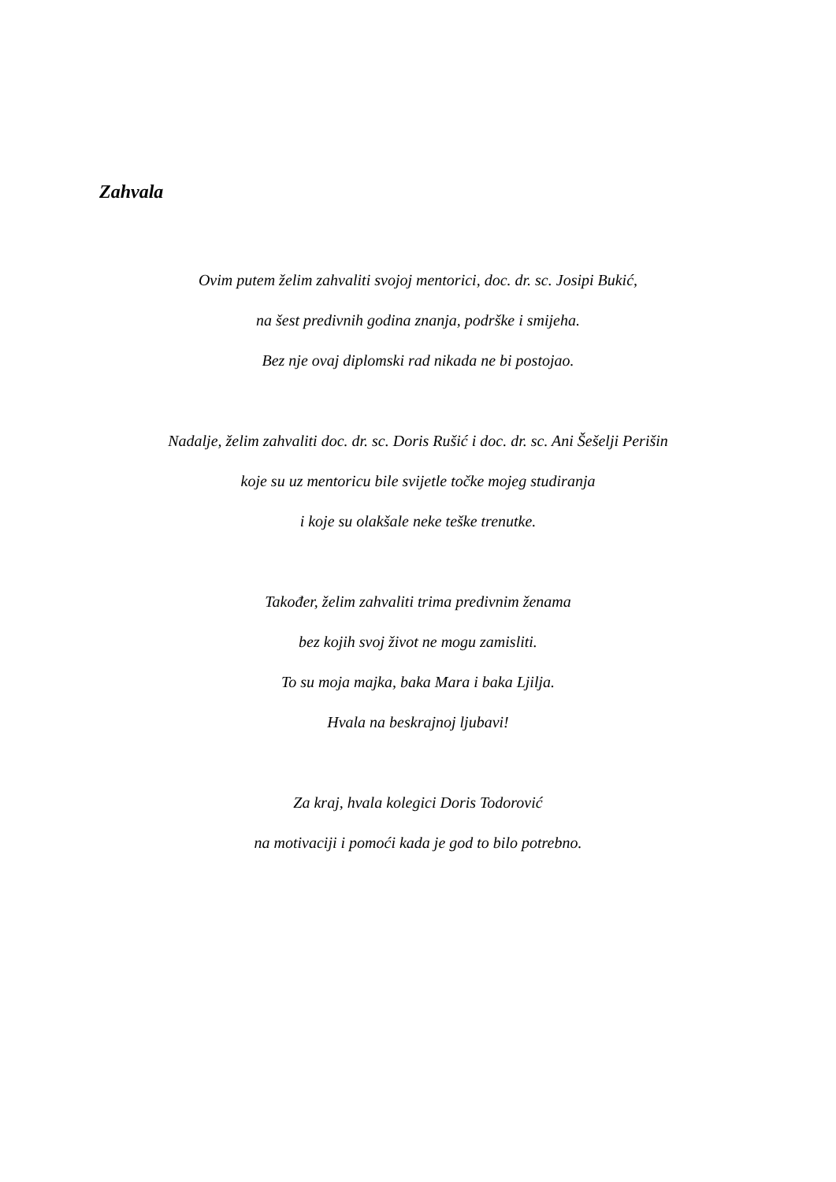Zahvala
Ovim putem želim zahvaliti svojoj mentorici, doc. dr. sc. Josipi Bukić,
na šest predivnih godina znanja, podrške i smijeha.
Bez nje ovaj diplomski rad nikada ne bi postojao.
Nadalje, želim zahvaliti doc. dr. sc. Doris Rušić i doc. dr. sc. Ani Šešelji Perišin
koje su uz mentoricu bile svijetle točke mojeg studiranja
i koje su olakšale neke teške trenutke.
Također, želim zahvaliti trima predivnim ženama
bez kojih svoj život ne mogu zamisliti.
To su moja majka, baka Mara i baka Ljilja.
Hvala na beskrajnoj ljubavi!
Za kraj, hvala kolegici Doris Todorović
na motivaciji i pomoći kada je god to bilo potrebno.